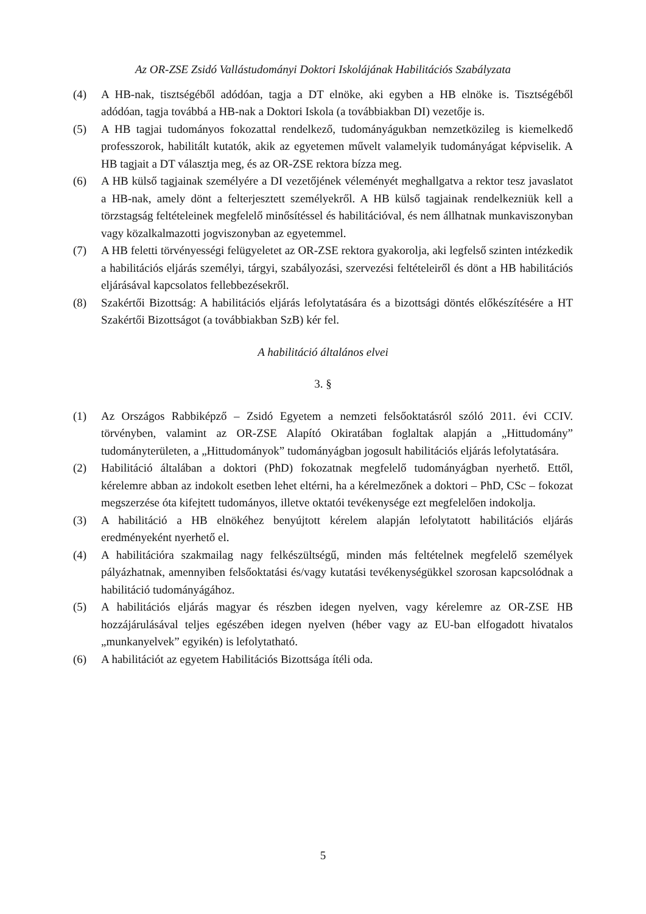Az OR-ZSE Zsidó Vallástudományi Doktori Iskolájának Habilitációs Szabályzata
(4) A HB-nak, tisztségéből adódóan, tagja a DT elnöke, aki egyben a HB elnöke is. Tisztségéből adódóan, tagja továbbá a HB-nak a Doktori Iskola (a továbbiakban DI) vezetője is.
(5) A HB tagjai tudományos fokozattal rendelkező, tudományágukban nemzetközileg is kiemelkedő professzorok, habilitált kutatók, akik az egyetemen művelt valamelyik tudományágat képviselik. A HB tagjait a DT választja meg, és az OR-ZSE rektora bízza meg.
(6) A HB külső tagjainak személyére a DI vezetőjének véleményét meghallgatva a rektor tesz javaslatot a HB-nak, amely dönt a felterjesztett személyekről. A HB külső tagjainak rendelkezniük kell a törzstagság feltételeinek megfelelő minősítéssel és habilitációval, és nem állhatnak munkaviszonyban vagy közalkalmazotti jogviszonyban az egyetemmel.
(7) A HB feletti törvényességi felügyeletet az OR-ZSE rektora gyakorolja, aki legfelső szinten intézkedik a habilitációs eljárás személyi, tárgyi, szabályozási, szervezési feltételeiről és dönt a HB habilitációs eljárásával kapcsolatos fellebbezésekről.
(8) Szakértői Bizottság: A habilitációs eljárás lefolytatására és a bizottsági döntés előkészítésére a HT Szakértői Bizottságot (a továbbiakban SzB) kér fel.
A habilitáció általános elvei
3. §
(1) Az Országos Rabbiképző – Zsidó Egyetem a nemzeti felsőoktatásról szóló 2011. évi CCIV. törvényben, valamint az OR-ZSE Alapító Okiratában foglaltak alapján a „Hittudomány” tudományterületen, a „Hittudományok” tudományágban jogosult habilitációs eljárás lefolytatására.
(2) Habilitáció általában a doktori (PhD) fokozatnak megfelelő tudományágban nyerhető. Ettől, kérelemre abban az indokolt esetben lehet eltérni, ha a kérelmezőnek a doktori – PhD, CSc – fokozat megszerzése óta kifejtett tudományos, illetve oktatói tevékenysége ezt megfelelően indokolja.
(3) A habilitáció a HB elnökéhez benyújtott kérelem alapján lefolytatott habilitációs eljárás eredményeként nyerhető el.
(4) A habilitációra szakmailag nagy felkészültségű, minden más feltételnek megfelelő személyek pályázhatnak, amennyiben felsőoktatási és/vagy kutatási tevékenységükkel szorosan kapcsolódnak a habilitáció tudományágához.
(5) A habilitációs eljárás magyar és részben idegen nyelven, vagy kérelemre az OR-ZSE HB hozzájárulásával teljes egészében idegen nyelven (héber vagy az EU-ban elfogadott hivatalos „munkanyelvek” egyikén) is lefolytatható.
(6) A habilitációt az egyetem Habilitációs Bizottsága ítéli oda.
5